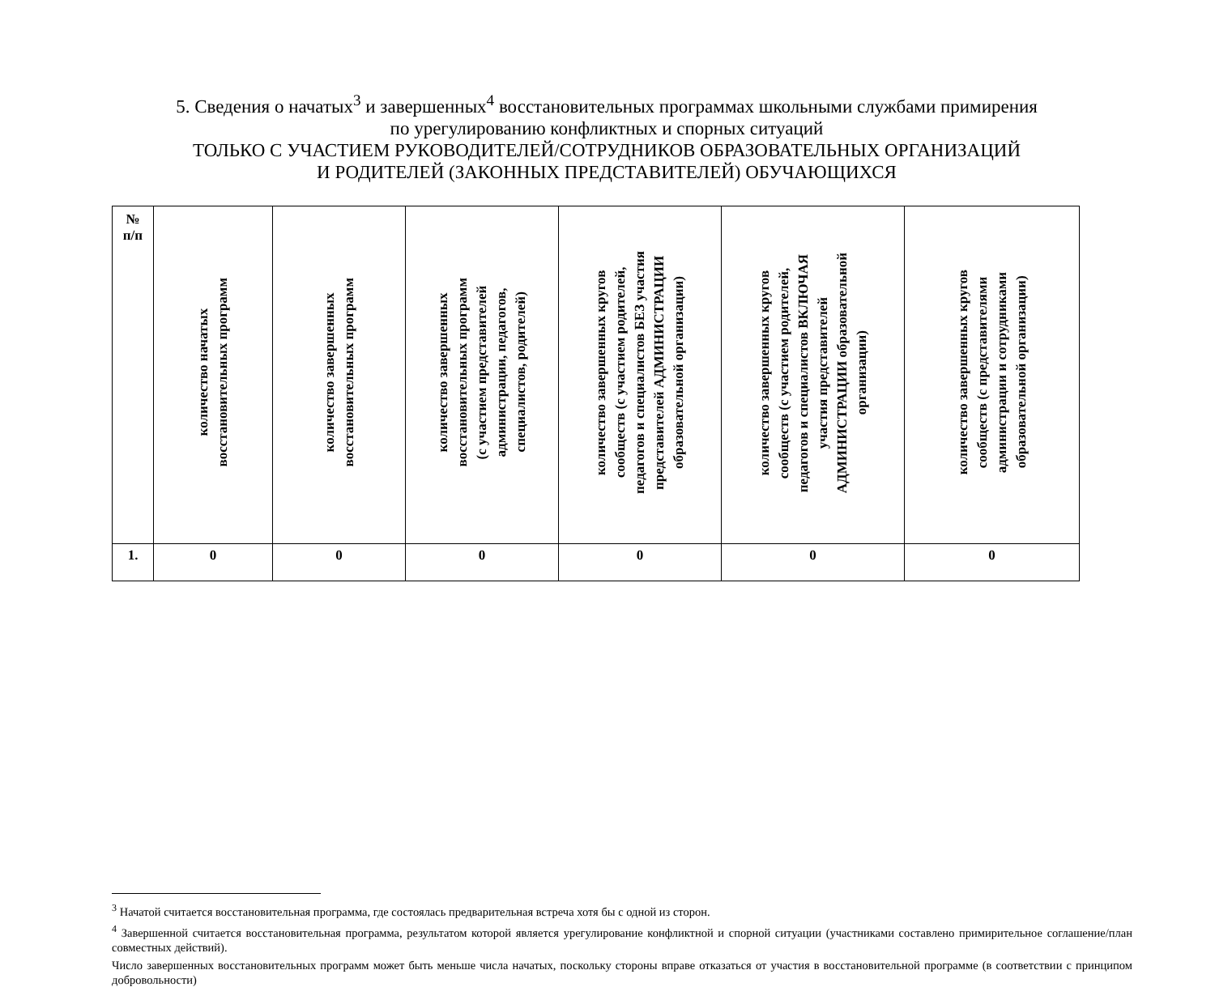5. Сведения о начатых<sup>3</sup> и завершенных<sup>4</sup> восстановительных программах школьными службами примирения
по урегулированию конфликтных и спорных ситуаций
ТОЛЬКО С УЧАСТИЕМ РУКОВОДИТЕЛЕЙ/СОТРУДНИКОВ ОБРАЗОВАТЕЛЬНЫХ ОРГАНИЗАЦИЙ
И РОДИТЕЛЕЙ (ЗАКОННЫХ ПРЕДСТАВИТЕЛЕЙ) ОБУЧАЮЩИХСЯ
| № п/п | количество начатых восстановительных программ | количество завершенных восстановительных программ | количество завершенных восстановительных программ (с участием представителей администрации, педагогов, специалистов, родителей) | количество завершенных кругов сообществ (с участием родителей, педагогов и специалистов БЕЗ участия представителей АДМИНИСТРАЦИИ образовательной организации) | количество завершенных кругов сообществ (с участием родителей, педагогов и специалистов ВКЛЮЧАЯ участия представителей АДМИНИСТРАЦИИ образовательной организации) | количество завершенных кругов сообществ (с представителями администрации и сотрудниками образовательной организации) |
| --- | --- | --- | --- | --- | --- | --- |
| 1. | 0 | 0 | 0 | 0 | 0 | 0 |
<sup>3</sup> Начатой считается восстановительная программа, где состоялась предварительная встреча хотя бы с одной из сторон.
<sup>4</sup> Завершенной считается восстановительная программа, результатом которой является урегулирование конфликтной и спорной ситуации (участниками составлено примирительное соглашение/план совместных действий).
Число завершенных восстановительных программ может быть меньше числа начатых, поскольку стороны вправе отказаться от участия в восстановительной программе (в соответствии с принципом добровольности)